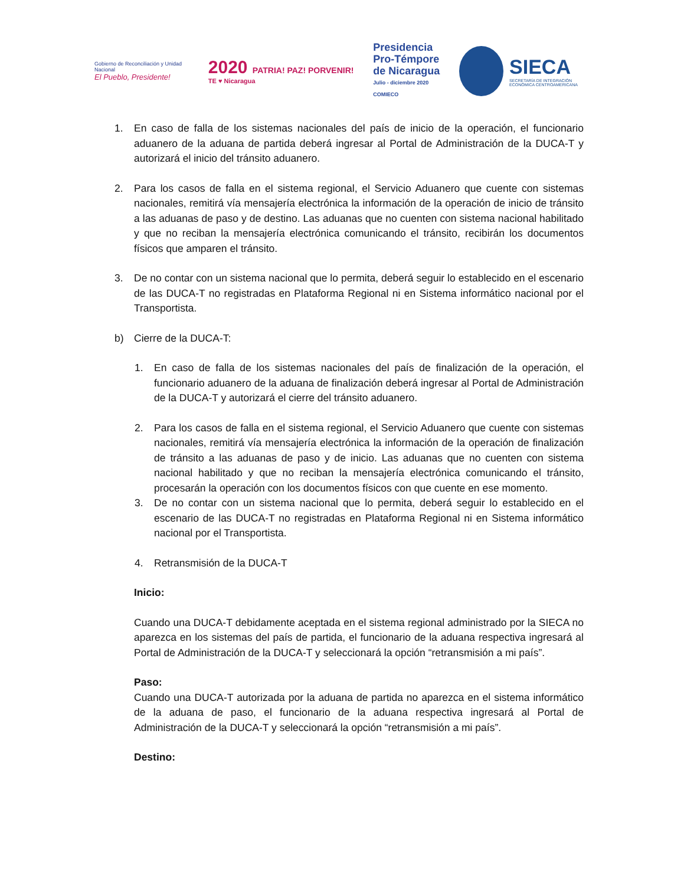Gobierno de Reconciliación y Unidad Nacional
El Pueblo, Presidente!
2020 PATRIA! PAZ! PORVENIR!
TE ♥ Nicaragua
Presidencia
Pro-Témpore
de Nicaragua
Julio - diciembre 2020
COMIECO
SIECA
SECRETARÍA DE INTEGRACIÓN
ECONÓMICA CENTROAMERICANA
1. En caso de falla de los sistemas nacionales del país de inicio de la operación, el funcionario aduanero de la aduana de partida deberá ingresar al Portal de Administración de la DUCA-T y autorizará el inicio del tránsito aduanero.
2. Para los casos de falla en el sistema regional, el Servicio Aduanero que cuente con sistemas nacionales, remitirá vía mensajería electrónica la información de la operación de inicio de tránsito a las aduanas de paso y de destino. Las aduanas que no cuenten con sistema nacional habilitado y que no reciban la mensajería electrónica comunicando el tránsito, recibirán los documentos físicos que amparen el tránsito.
3. De no contar con un sistema nacional que lo permita, deberá seguir lo establecido en el escenario de las DUCA-T no registradas en Plataforma Regional ni en Sistema informático nacional por el Transportista.
b) Cierre de la DUCA-T:
1. En caso de falla de los sistemas nacionales del país de finalización de la operación, el funcionario aduanero de la aduana de finalización deberá ingresar al Portal de Administración de la DUCA-T y autorizará el cierre del tránsito aduanero.
2. Para los casos de falla en el sistema regional, el Servicio Aduanero que cuente con sistemas nacionales, remitirá vía mensajería electrónica la información de la operación de finalización de tránsito a las aduanas de paso y de inicio. Las aduanas que no cuenten con sistema nacional habilitado y que no reciban la mensajería electrónica comunicando el tránsito, procesarán la operación con los documentos físicos con que cuente en ese momento.
3. De no contar con un sistema nacional que lo permita, deberá seguir lo establecido en el escenario de las DUCA-T no registradas en Plataforma Regional ni en Sistema informático nacional por el Transportista.
4. Retransmisión de la DUCA-T
Inicio:
Cuando una DUCA-T debidamente aceptada en el sistema regional administrado por la SIECA no aparezca en los sistemas del país de partida, el funcionario de la aduana respectiva ingresará al Portal de Administración de la DUCA-T y seleccionará la opción “retransmisión a mi país”.
Paso:
Cuando una DUCA-T autorizada por la aduana de partida no aparezca en el sistema informático de la aduana de paso, el funcionario de la aduana respectiva ingresará al Portal de Administración de la DUCA-T y seleccionará la opción “retransmisión a mi país”.
Destino: